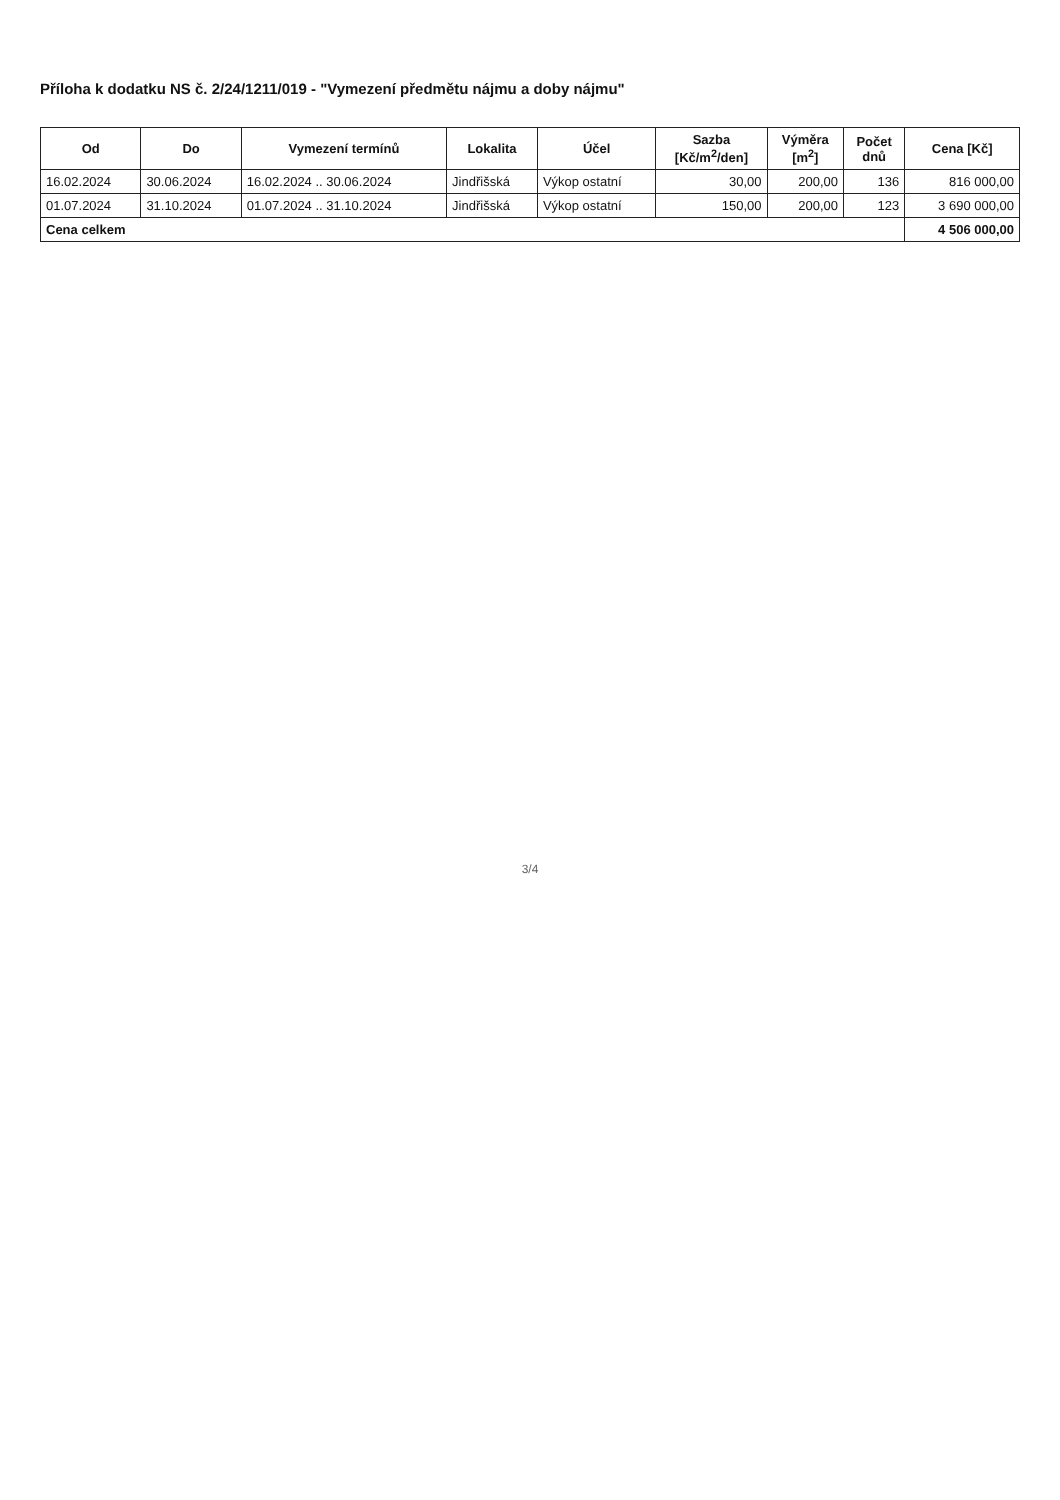Příloha k dodatku NS č. 2/24/1211/019 - "Vymezení předmětu nájmu a doby nájmu"
| Od | Do | Vymezení termínů | Lokalita | Účel | Sazba [Kč/m<sup>2</sup>/den] | Výměra [m<sup>2</sup>] | Počet dnů | Cena [Kč] |
| --- | --- | --- | --- | --- | --- | --- | --- | --- |
| 16.02.2024 | 30.06.2024 | 16.02.2024 .. 30.06.2024 | Jindřišská | Výkop ostatní | 30,00 | 200,00 | 136 | 816 000,00 |
| 01.07.2024 | 31.10.2024 | 01.07.2024 .. 31.10.2024 | Jindřišská | Výkop ostatní | 150,00 | 200,00 | 123 | 3 690 000,00 |
| Cena celkem | | | | | | | | 4 506 000,00 |
3/4